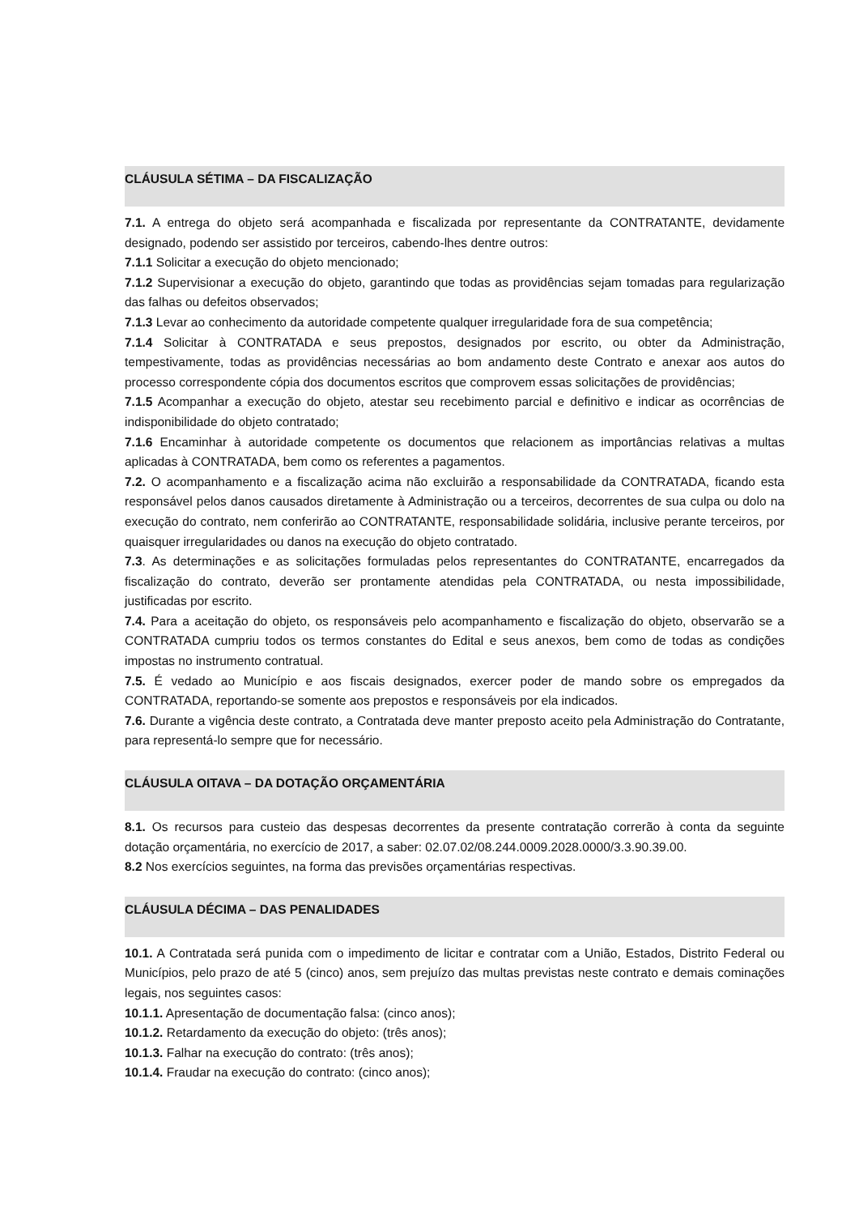CLÁUSULA SÉTIMA – DA FISCALIZAÇÃO
7.1. A entrega do objeto será acompanhada e fiscalizada por representante da CONTRATANTE, devidamente designado, podendo ser assistido por terceiros, cabendo-lhes dentre outros:
7.1.1 Solicitar a execução do objeto mencionado;
7.1.2 Supervisionar a execução do objeto, garantindo que todas as providências sejam tomadas para regularização das falhas ou defeitos observados;
7.1.3 Levar ao conhecimento da autoridade competente qualquer irregularidade fora de sua competência;
7.1.4 Solicitar à CONTRATADA e seus prepostos, designados por escrito, ou obter da Administração, tempestivamente, todas as providências necessárias ao bom andamento deste Contrato e anexar aos autos do processo correspondente cópia dos documentos escritos que comprovem essas solicitações de providências;
7.1.5 Acompanhar a execução do objeto, atestar seu recebimento parcial e definitivo e indicar as ocorrências de indisponibilidade do objeto contratado;
7.1.6 Encaminhar à autoridade competente os documentos que relacionem as importâncias relativas a multas aplicadas à CONTRATADA, bem como os referentes a pagamentos.
7.2. O acompanhamento e a fiscalização acima não excluirão a responsabilidade da CONTRATADA, ficando esta responsável pelos danos causados diretamente à Administração ou a terceiros, decorrentes de sua culpa ou dolo na execução do contrato, nem conferirão ao CONTRATANTE, responsabilidade solidária, inclusive perante terceiros, por quaisquer irregularidades ou danos na execução do objeto contratado.
7.3. As determinações e as solicitações formuladas pelos representantes do CONTRATANTE, encarregados da fiscalização do contrato, deverão ser prontamente atendidas pela CONTRATADA, ou nesta impossibilidade, justificadas por escrito.
7.4. Para a aceitação do objeto, os responsáveis pelo acompanhamento e fiscalização do objeto, observarão se a CONTRATADA cumpriu todos os termos constantes do Edital e seus anexos, bem como de todas as condições impostas no instrumento contratual.
7.5. É vedado ao Município e aos fiscais designados, exercer poder de mando sobre os empregados da CONTRATADA, reportando-se somente aos prepostos e responsáveis por ela indicados.
7.6. Durante a vigência deste contrato, a Contratada deve manter preposto aceito pela Administração do Contratante, para representá-lo sempre que for necessário.
CLÁUSULA OITAVA – DA DOTAÇÃO ORÇAMENTÁRIA
8.1. Os recursos para custeio das despesas decorrentes da presente contratação correrão à conta da seguinte dotação orçamentária, no exercício de 2017, a saber: 02.07.02/08.244.0009.2028.0000/3.3.90.39.00.
8.2 Nos exercícios seguintes, na forma das previsões orçamentárias respectivas.
CLÁUSULA DÉCIMA – DAS PENALIDADES
10.1. A Contratada será punida com o impedimento de licitar e contratar com a União, Estados, Distrito Federal ou Municípios, pelo prazo de até 5 (cinco) anos, sem prejuízo das multas previstas neste contrato e demais cominações legais, nos seguintes casos:
10.1.1. Apresentação de documentação falsa: (cinco anos);
10.1.2. Retardamento da execução do objeto: (três anos);
10.1.3. Falhar na execução do contrato: (três anos);
10.1.4. Fraudar na execução do contrato: (cinco anos);